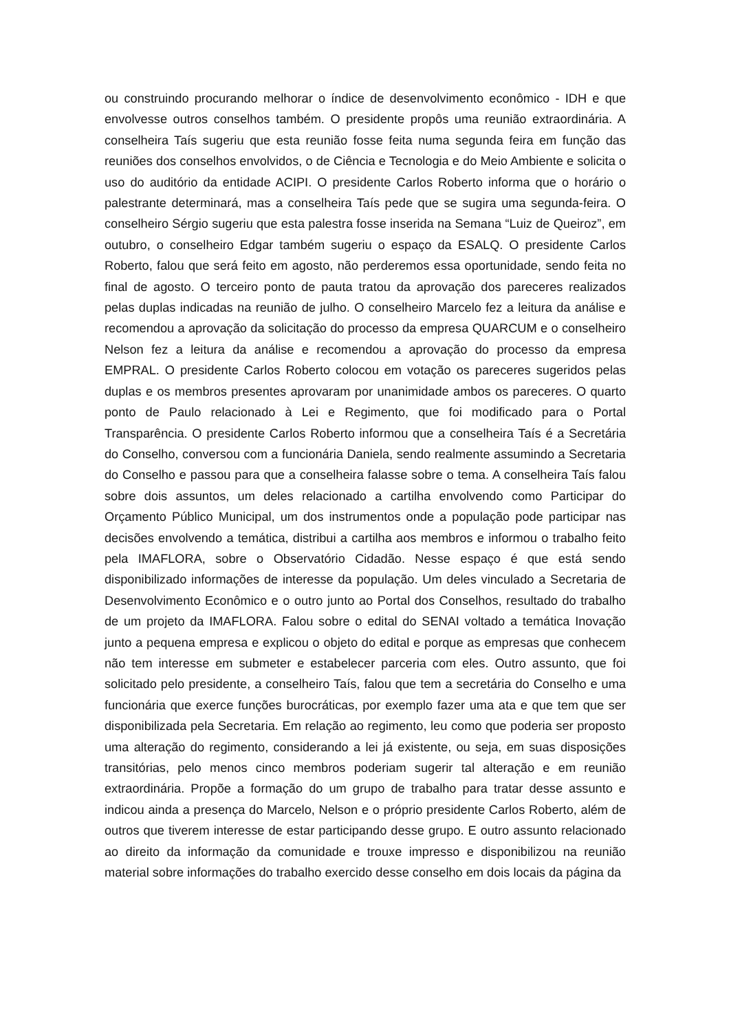ou construindo procurando melhorar o índice de desenvolvimento econômico - IDH e que envolvesse outros conselhos também. O presidente propôs uma reunião extraordinária. A conselheira Taís sugeriu que esta reunião fosse feita numa segunda feira em função das reuniões dos conselhos envolvidos, o de Ciência e Tecnologia e do Meio Ambiente e solicita o uso do auditório da entidade ACIPI. O presidente Carlos Roberto informa que o horário o palestrante determinará, mas a conselheira Taís pede que se sugira uma segunda-feira. O conselheiro Sérgio sugeriu que esta palestra fosse inserida na Semana “Luiz de Queiroz”, em outubro, o conselheiro Edgar também sugeriu o espaço da ESALQ. O presidente Carlos Roberto, falou que será feito em agosto, não perderemos essa oportunidade, sendo feita no final de agosto. O terceiro ponto de pauta tratou da aprovação dos pareceres realizados pelas duplas indicadas na reunião de julho. O conselheiro Marcelo fez a leitura da análise e recomendou a aprovação da solicitação do processo da empresa QUARCUM e o conselheiro Nelson fez a leitura da análise e recomendou a aprovação do processo da empresa EMPRAL. O presidente Carlos Roberto colocou em votação os pareceres sugeridos pelas duplas e os membros presentes aprovaram por unanimidade ambos os pareceres. O quarto ponto de Paulo relacionado à Lei e Regimento, que foi modificado para o Portal Transparência. O presidente Carlos Roberto informou que a conselheira Taís é a Secretária do Conselho, conversou com a funcionária Daniela, sendo realmente assumindo a Secretaria do Conselho e passou para que a conselheira falasse sobre o tema. A conselheira Taís falou sobre dois assuntos, um deles relacionado a cartilha envolvendo como Participar do Orçamento Público Municipal, um dos instrumentos onde a população pode participar nas decisões envolvendo a temática, distribui a cartilha aos membros e informou o trabalho feito pela IMAFLORA, sobre o Observatório Cidadão. Nesse espaço é que está sendo disponibilizado informações de interesse da população. Um deles vinculado a Secretaria de Desenvolvimento Econômico e o outro junto ao Portal dos Conselhos, resultado do trabalho de um projeto da IMAFLORA. Falou sobre o edital do SENAI voltado a temática Inovação junto a pequena empresa e explicou o objeto do edital e porque as empresas que conhecem não tem interesse em submeter e estabelecer parceria com eles. Outro assunto, que foi solicitado pelo presidente, a conselheiro Taís, falou que tem a secretária do Conselho e uma funcionária que exerce funções burocráticas, por exemplo fazer uma ata e que tem que ser disponibilizada pela Secretaria. Em relação ao regimento, leu como que poderia ser proposto uma alteração do regimento, considerando a lei já existente, ou seja, em suas disposições transitórias, pelo menos cinco membros poderiam sugerir tal alteração e em reunião extraordinária. Propõe a formação do um grupo de trabalho para tratar desse assunto e indicou ainda a presença do Marcelo, Nelson e o próprio presidente Carlos Roberto, além de outros que tiverem interesse de estar participando desse grupo. E outro assunto relacionado ao direito da informação da comunidade e trouxe impresso e disponibilizou na reunião material sobre informações do trabalho exercido desse conselho em dois locais da página da